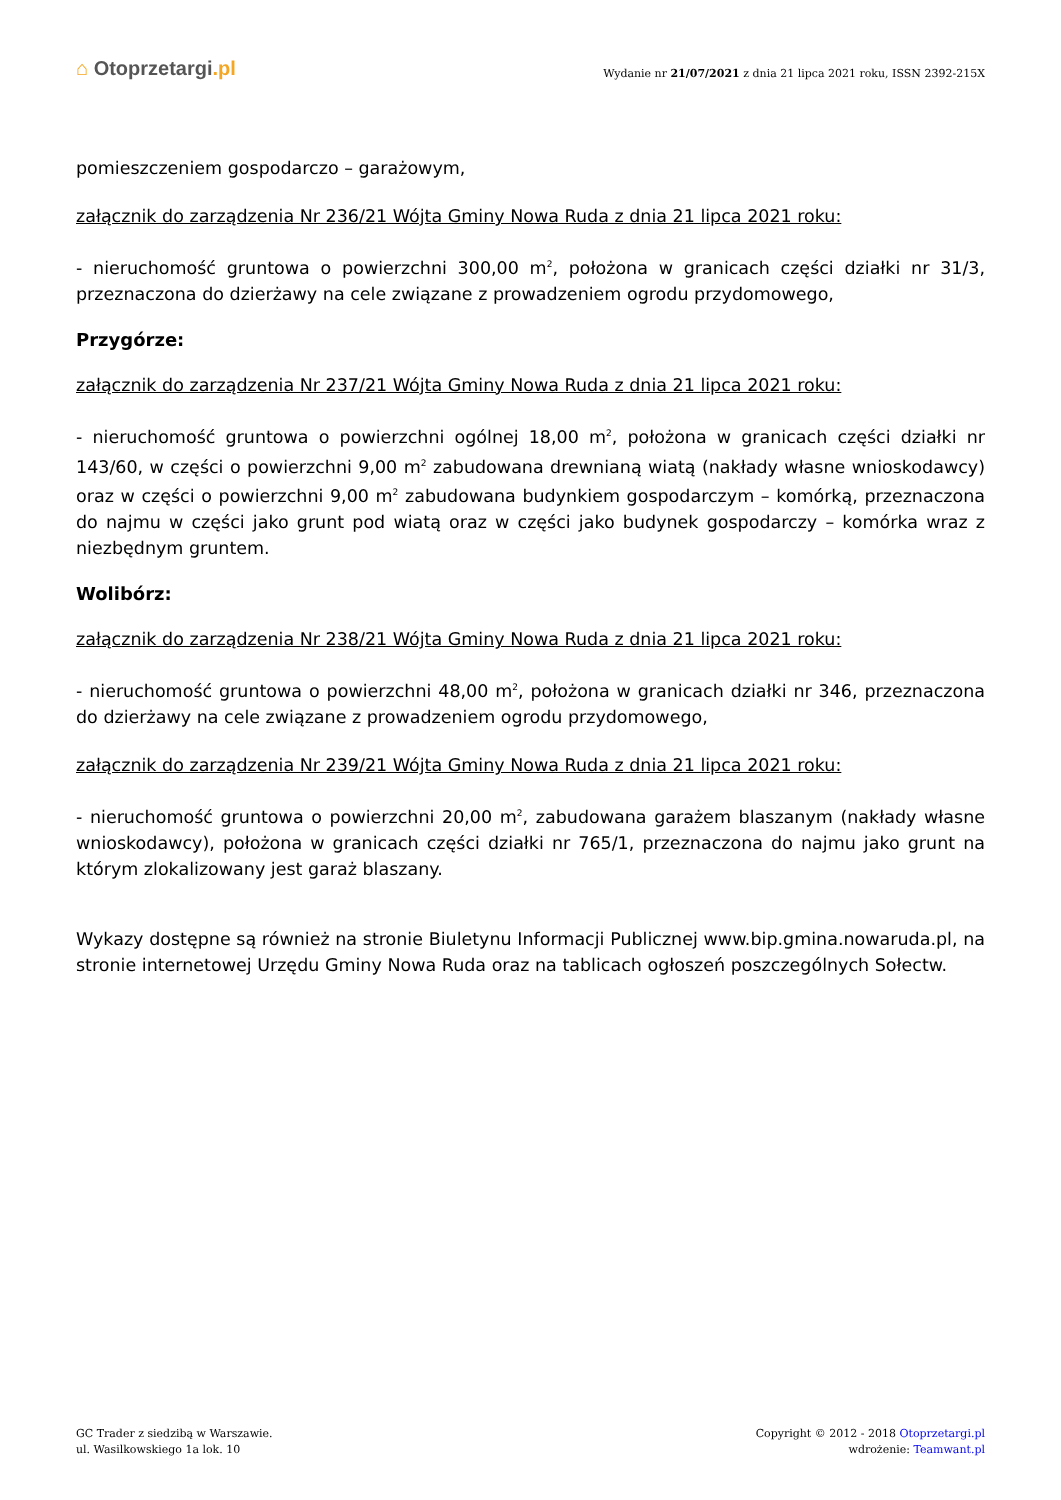⌂ Otoprzetargi.pl
Wydanie nr 21/07/2021 z dnia 21 lipca 2021 roku, ISSN 2392-215X
pomieszczeniem gospodarczo – garażowym,
załącznik do zarządzenia Nr 236/21 Wójta Gminy Nowa Ruda z dnia 21 lipca 2021 roku:
- nieruchomość gruntowa o powierzchni 300,00 m<sup>2</sup>, położona w granicach części działki nr 31/3, przeznaczona do dzierżawy na cele związane z prowadzeniem ogrodu przydomowego,
Przygórze:
załącznik do zarządzenia Nr 237/21 Wójta Gminy Nowa Ruda z dnia 21 lipca 2021 roku:
- nieruchomość gruntowa o powierzchni ogólnej 18,00 m<sup>2</sup>, położona w granicach części działki nr 143/60, w części o powierzchni 9,00 m<sup>2</sup> zabudowana drewnianą wiatą (nakłady własne wnioskodawcy) oraz w części o powierzchni 9,00 m<sup>2</sup> zabudowana budynkiem gospodarczym – komórką, przeznaczona do najmu w części jako grunt pod wiatą oraz w części jako budynek gospodarczy – komórka wraz z niezbędnym gruntem.
Wolibórz:
załącznik do zarządzenia Nr 238/21 Wójta Gminy Nowa Ruda z dnia 21 lipca 2021 roku:
- nieruchomość gruntowa o powierzchni 48,00 m<sup>2</sup>, położona w granicach działki nr 346, przeznaczona do dzierżawy na cele związane z prowadzeniem ogrodu przydomowego,
załącznik do zarządzenia Nr 239/21 Wójta Gminy Nowa Ruda z dnia 21 lipca 2021 roku:
- nieruchomość gruntowa o powierzchni 20,00 m<sup>2</sup>, zabudowana garażem blaszanym (nakłady własne wnioskodawcy), położona w granicach części działki nr 765/1, przeznaczona do najmu jako grunt na którym zlokalizowany jest garaż blaszany.
Wykazy dostępne są również na stronie Biuletynu Informacji Publicznej www.bip.gmina.nowaruda.pl, na stronie internetowej Urzędu Gminy Nowa Ruda oraz na tablicach ogłoszeń poszczególnych Sołectw.
GC Trader z siedzibą w Warszawie.
ul. Wasilkowskiego 1a lok. 10
Copyright © 2012 - 2018 Otoprzetargi.pl
wdrożenie: Teamwant.pl